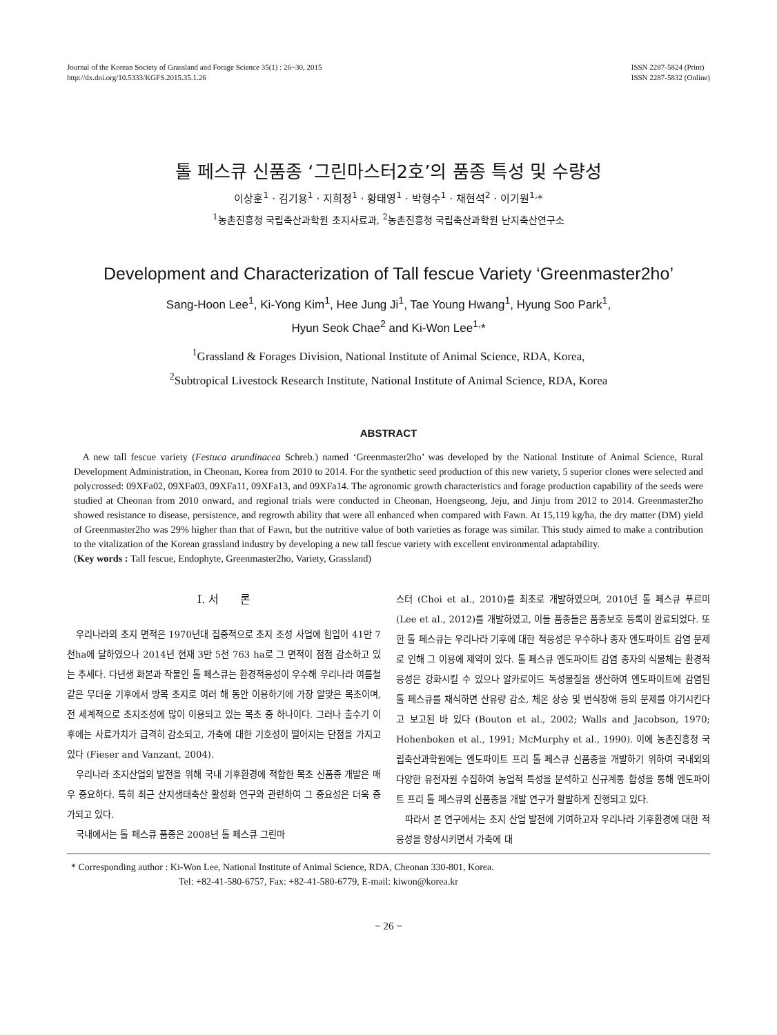Journal of the Korean Society of Grassland and Forage Science 35(1) : 26~30, 2015
http://dx.doi.org/10.5333/KGFS.2015.35.1.26
ISSN 2287-5824 (Print)
ISSN 2287-5832 (Online)
톨 페스큐 신품종 ‘그린마스터2호’의 품종 특성 및 수량성
이상훈<sup>1</sup> · 김기용<sup>1</sup> · 지희정<sup>1</sup> · 황태영<sup>1</sup> · 박형수<sup>1</sup> · 채현석<sup>2</sup> · 이기원<sup>1,</sup>*
<sup>1</sup> 농촌진흥청 국립축산과학원 초지사료과, <sup>2</sup>농촌진흥청 국립축산과학원 난지축산연구소
Development and Characterization of Tall fescue Variety ‘Greenmaster2ho’
Sang-Hoon Lee<sup>1</sup>, Ki-Yong Kim<sup>1</sup>, Hee Jung Ji<sup>1</sup>, Tae Young Hwang<sup>1</sup>, Hyung Soo Park<sup>1</sup>,
Hyun Seok Chae<sup>2</sup> and Ki-Won Lee<sup>1,</sup>*
<sup>1</sup> Grassland & Forages Division, National Institute of Animal Science, RDA, Korea,
<sup>2</sup> Subtropical Livestock Research Institute, National Institute of Animal Science, RDA, Korea
ABSTRACT
A new tall fescue variety (Festuca arundinacea Schreb.) named ‘Greenmaster2ho’ was developed by the National Institute of Animal Science, Rural Development Administration, in Cheonan, Korea from 2010 to 2014. For the synthetic seed production of this new variety, 5 superior clones were selected and polycrossed: 09XFa02, 09XFa03, 09XFa11, 09XFa13, and 09XFa14. The agronomic growth characteristics and forage production capability of the seeds were studied at Cheonan from 2010 onward, and regional trials were conducted in Cheonan, Hoengseong, Jeju, and Jinju from 2012 to 2014. Greenmaster2ho showed resistance to disease, persistence, and regrowth ability that were all enhanced when compared with Fawn. At 15,119 kg/ha, the dry matter (DM) yield of Greenmaster2ho was 29% higher than that of Fawn, but the nutritive value of both varieties as forage was similar. This study aimed to make a contribution to the vitalization of the Korean grassland industry by developing a new tall fescue variety with excellent environmental adaptability.
(Key words : Tall fescue, Endophyte, Greenmaster2ho, Variety, Grassland)
Ⅰ. 서 론
우리나라의 초지 면적은 1970년대 집중적으로 초지 조성 사업에 힘입어 41만 7천ha에 달하였으나 2014년 현재 3만 5천 763 ha로 그 면적이 점점 감소하고 있는 추세다. 다년생 화본과 작물인 톨 페스큐는 환경적응성이 우수해 우리나라 여름철 같은 무더운 기후에서 방목 초지로 여러 해 동안 이용하기에 가장 알맞은 목초이며, 전 세계적으로 초지조성에 많이 이용되고 있는 목초 중 하나이다. 그러나 출수기 이후에는 사료가치가 급격히 감소되고, 가축에 대한 기호성이 떨어지는 단점을 가지고 있다 (Fieser and Vanzant, 2004).
우리나라 초지산업의 발전을 위해 국내 기후환경에 적합한 목초 신품종 개발은 매우 중요하다. 특히 최근 산지생태축산 활성화 연구와 관련하여 그 중요성은 더욱 증가되고 있다.
국내에서는 톨 페스큐 품종은 2008년 톨 페스큐 그린마
스터 (Choi et al., 2010)를 최초로 개발하였으며, 2010년 톨 페스큐 푸르미 (Lee et al., 2012)를 개발하였고, 이들 품종들은 품종보호 등록이 완료되었다. 또한 톨 페스큐는 우리나라 기후에 대한 적응성은 우수하나 종자 엔도파이트 감염 문제로 인해 그 이용에 제약이 있다. 톨 페스큐 엔도파이트 감염 종자의 식물체는 환경적응성은 강화시킬 수 있으나 알카로이드 독성물질을 생산하여 엔도파이트에 감염된 톨 페스큐를 채식하면 산유량 감소, 체온 상승 및 번식장애 등의 문제를 야기시킨다고 보고된 바 있다 (Bouton et al., 2002; Walls and Jacobson, 1970; Hohenboken et al., 1991; McMurphy et al., 1990). 이에 농촌진흥청 국립축산과학원에는 엔도파이트 프리 톨 페스큐 신품종을 개발하기 위하여 국내외의 다양한 유전자원 수집하여 농업적 특성을 분석하고 신규계통 합성을 통해 엔도파이트 프리 톨 페스큐의 신품종을 개발 연구가 활발하게 진행되고 있다.
따라서 본 연구에서는 초지 산업 발전에 기여하고자 우리나라 기후환경에 대한 적응성을 향상시키면서 가축에 대
* Corresponding author : Ki-Won Lee, National Institute of Animal Science, RDA, Cheonan 330-801, Korea.
Tel: +82-41-580-6757, Fax: +82-41-580-6779, E-mail: kiwon@korea.kr
− 26 −